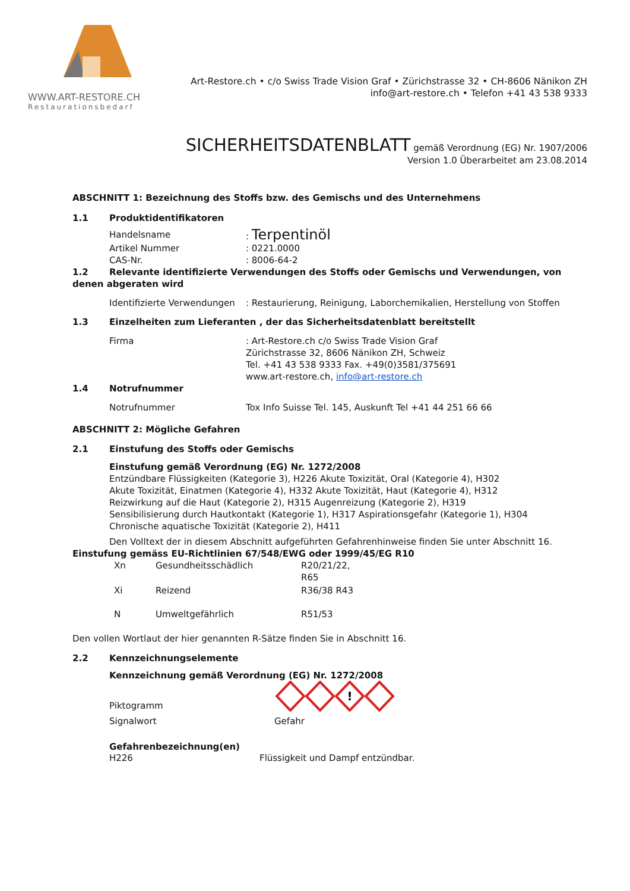WWW.ART-RESTORE.CH
Restaurationsbedarf
Art-Restore.ch • c/o Swiss Trade Vision Graf • Zürichstrasse 32 • CH-8606 Nänikon ZH
info@art-restore.ch • Telefon +41 43 538 9333
SICHERHEITSDATENBLATT gemäß Verordnung (EG) Nr. 1907/2006
Version 1.0 Überarbeitet am 23.08.2014
ABSCHNITT 1: Bezeichnung des Stoffs bzw. des Gemischs und des Unternehmens
1.1 Produktidentifikatoren
Handelsname: Terpentinöl
Artikel Nummer: 0221.0000
CAS-Nr.: 8006-64-2
1.2 Relevante identifizierte Verwendungen des Stoffs oder Gemischs und Verwendungen, von denen abgeraten wird
Identifizierte Verwendungen: Restaurierung, Reinigung, Laborchemikalien, Herstellung von Stoffen
1.3 Einzelheiten zum Lieferanten , der das Sicherheitsdatenblatt bereitstellt
Firma: Art-Restore.ch c/o Swiss Trade Vision Graf
Zürichstrasse 32, 8606 Nänikon ZH, Schweiz
Tel. +41 43 538 9333 Fax. +49(0)3581/375691
www.art-restore.ch, info@art-restore.ch
1.4 Notrufnummer
Notrufnummer Tox Info Suisse Tel. 145, Auskunft Tel +41 44 251 66 66
ABSCHNITT 2: Mögliche Gefahren
2.1 Einstufung des Stoffs oder Gemischs
Einstufung gemäß Verordnung (EG) Nr. 1272/2008
Entzündbare Flüssigkeiten (Kategorie 3), H226 Akute Toxizität, Oral (Kategorie 4), H302
Akute Toxizität, Einatmen (Kategorie 4), H332 Akute Toxizität, Haut (Kategorie 4), H312
Reizwirkung auf die Haut (Kategorie 2), H315 Augenreizung (Kategorie 2), H319
Sensibilisierung durch Hautkontakt (Kategorie 1), H317 Aspirationsgefahr (Kategorie 1), H304
Chronische aquatische Toxizität (Kategorie 2), H411
Den Volltext der in diesem Abschnitt aufgeführten Gefahrenhinweise finden Sie unter Abschnitt 16.
Einstufung gemäss EU-Richtlinien 67/548/EWG oder 1999/45/EG R10
Xn Gesundheitsschädlich R20/21/22,
R65
Xi Reizend R36/38 R43
N Umweltgefährlich R51/53
Den vollen Wortlaut der hier genannten R-Sätze finden Sie in Abschnitt 16.
2.2 Kennzeichnungselemente
Kennzeichnung gemäß Verordnung (EG) Nr. 1272/2008
Piktogramm
!
Signalwort Gefahr
Gefahrenbezeichnung(en)
H226 Flüssigkeit und Dampf entzündbar.